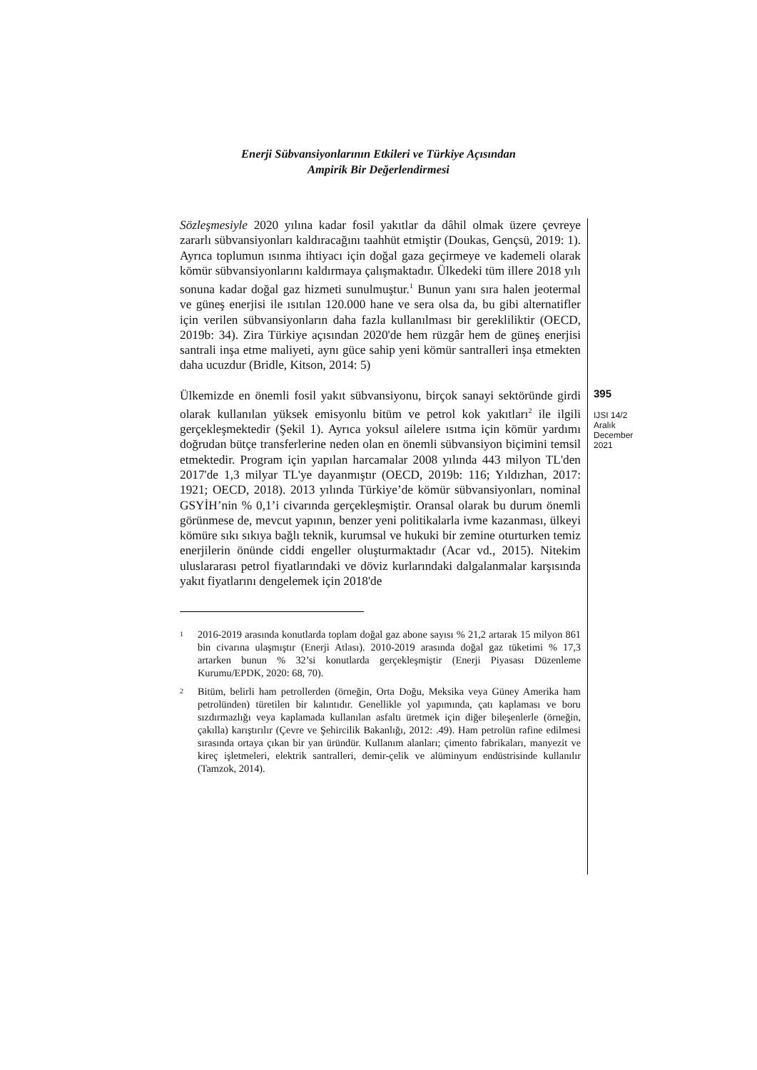Enerji Sübvansiyonlarının Etkileri ve Türkiye Açısından
Ampirik Bir Değerlendirmesi
Sözleşmesiyle 2020 yılına kadar fosil yakıtlar da dâhil olmak üzere çevreye zararlı sübvansiyonları kaldıracağını taahhüt etmiştir (Doukas, Gençsü, 2019: 1). Ayrıca toplumun ısınma ihtiyacı için doğal gaza geçirmeye ve kademeli olarak kömür sübvansiyonlarını kaldırmaya çalışmaktadır. Ülkedeki tüm illere 2018 yılı sonuna kadar doğal gaz hizmeti sunulmuştur.<sup>1</sup> Bunun yanı sıra halen jeotermal ve güneş enerjisi ile ısıtılan 120.000 hane ve sera olsa da, bu gibi alternatifler için verilen sübvansiyonların daha fazla kullanılması bir gerekliliktir (OECD, 2019b: 34). Zira Türkiye açısından 2020'de hem rüzgâr hem de güneş enerjisi santrali inşa etme maliyeti, aynı güce sahip yeni kömür santralleri inşa etmekten daha ucuzdur (Bridle, Kitson, 2014: 5)
Ülkemizde en önemli fosil yakıt sübvansiyonu, birçok sanayi sektöründe girdi olarak kullanılan yüksek emisyonlu bitüm ve petrol kok yakıtları<sup>2</sup> ile ilgili gerçekleşmektedir (Şekil 1). Ayrıca yoksul ailelere ısıtma için kömür yardımı doğrudan bütçe transferlerine neden olan en önemli sübvansiyon biçimini temsil etmektedir. Program için yapılan harcamalar 2008 yılında 443 milyon TL'den 2017'de 1,3 milyar TL'ye dayanmıştır (OECD, 2019b: 116; Yıldızhan, 2017: 1921; OECD, 2018). 2013 yılında Türkiye’de kömür sübvansiyonları, nominal GSYİH’nin % 0,1’i civarında gerçekleşmiştir. Oransal olarak bu durum önemli görünmese de, mevcut yapının, benzer yeni politikalarla ivme kazanması, ülkeyi kömüre sıkı sıkıya bağlı teknik, kurumsal ve hukuki bir zemine oturturken temiz enerjilerin önünde ciddi engeller oluşturmaktadır (Acar vd., 2015). Nitekim uluslararası petrol fiyatlarındaki ve döviz kurlarındaki dalgalanmalar karşısında yakıt fiyatlarını dengelemek için 2018'de
1
2016-2019 arasında konutlarda toplam doğal gaz abone sayısı % 21,2 artarak 15 milyon 861 bin civarına ulaşmıştır (Enerji Atlası). 2010-2019 arasında doğal gaz tüketimi % 17,3 artarken bunun % 32’si konutlarda gerçekleşmiştir (Enerji Piyasası Düzenleme Kurumu/EPDK, 2020: 68, 70).
2
Bitüm, belirli ham petrollerden (örneğin, Orta Doğu, Meksika veya Güney Amerika ham petrolünden) türetilen bir kalıntıdır. Genellikle yol yapımında, çatı kaplaması ve boru sızdırmazlığı veya kaplamada kullanılan asfaltı üretmek için diğer bileşenlerle (örneğin, çakılla) karıştırılır (Çevre ve Şehircilik Bakanlığı, 2012: .49). Ham petrolün rafine edilmesi sırasında ortaya çıkan bir yan üründür. Kullanım alanları; çimento fabrikaları, manyezit ve kireç işletmeleri, elektrik santralleri, demir-çelik ve alüminyum endüstrisinde kullanılır (Tamzok, 2014).
395
IJSI 14/2
Aralık
December
2021